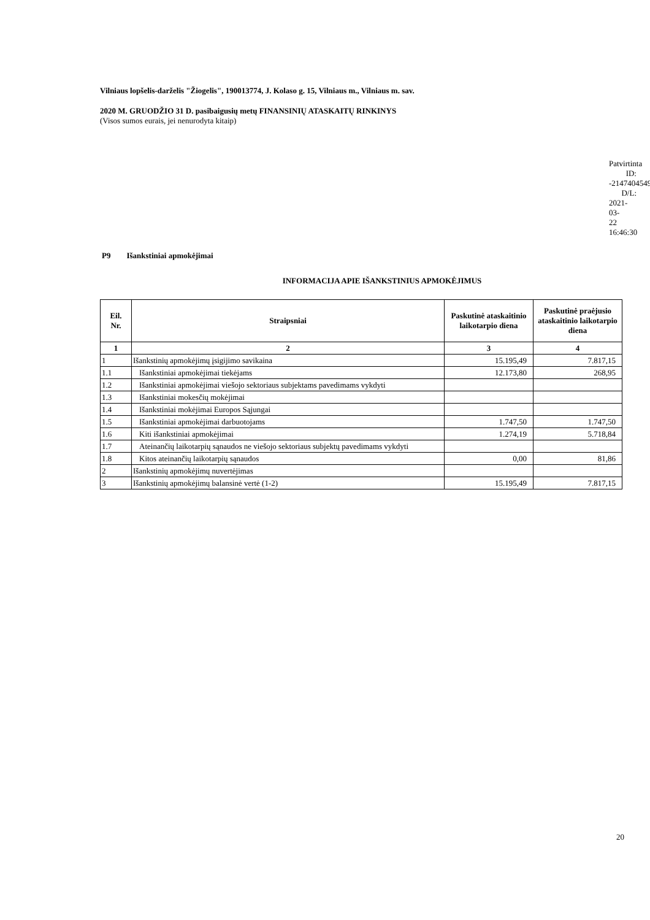Vilniaus lopšelis-darželis "Žiogelis", 190013774, J. Kolaso g. 15, Vilniaus m., Vilniaus m. sav.
2020 M. GRUODŽIO 31 D. pasibaigusių metų FINANSINIŲ ATASKAITŲ RINKINYS
(Visos sumos eurais, jei nenurodyta kitaip)
Patvirtinta
ID: -2147404549
D/L: 2021-03-22 16:46:30
P9 Išankstiniai apmokėjimai
INFORMACIJA APIE IŠANKSTINIUS APMOKĖJIMUS
| Eil. Nr. | Straipsniai | Paskutinė ataskaitinio laikotarpio diena | Paskutinė praėjusio ataskaitinio laikotarpio diena |
| --- | --- | --- | --- |
| 1 | 2 | 3 | 4 |
| 1 | Išankstinių apmokėjimų įsigijimo savikaina | 15.195,49 | 7.817,15 |
| 1.1 | Išankstiniai apmokėjimai tiekėjams | 12.173,80 | 268,95 |
| 1.2 | Išankstiniai apmokėjimai viešojo sektoriaus subjektams pavedimams vykdyti | | |
| 1.3 | Išankstiniai mokesčių mokėjimai | | |
| 1.4 | Išankstiniai mokėjimai Europos Sąjungai | | |
| 1.5 | Išankstiniai apmokėjimai darbuotojams | 1.747,50 | 1.747,50 |
| 1.6 | Kiti išankstiniai apmokėjimai | 1.274,19 | 5.718,84 |
| 1.7 | Ateinančių laikotarpių sąnaudos ne viešojo sektoriaus subjektų pavedimams vykdyti | | |
| 1.8 | Kitos ateinančių laikotarpių sąnaudos | 0,00 | 81,86 |
| 2 | Išankstinių apmokėjimų nuvertėjimas | | |
| 3 | Išankstinių apmokėjimų balansinė vertė (1-2) | 15.195,49 | 7.817,15 |
20